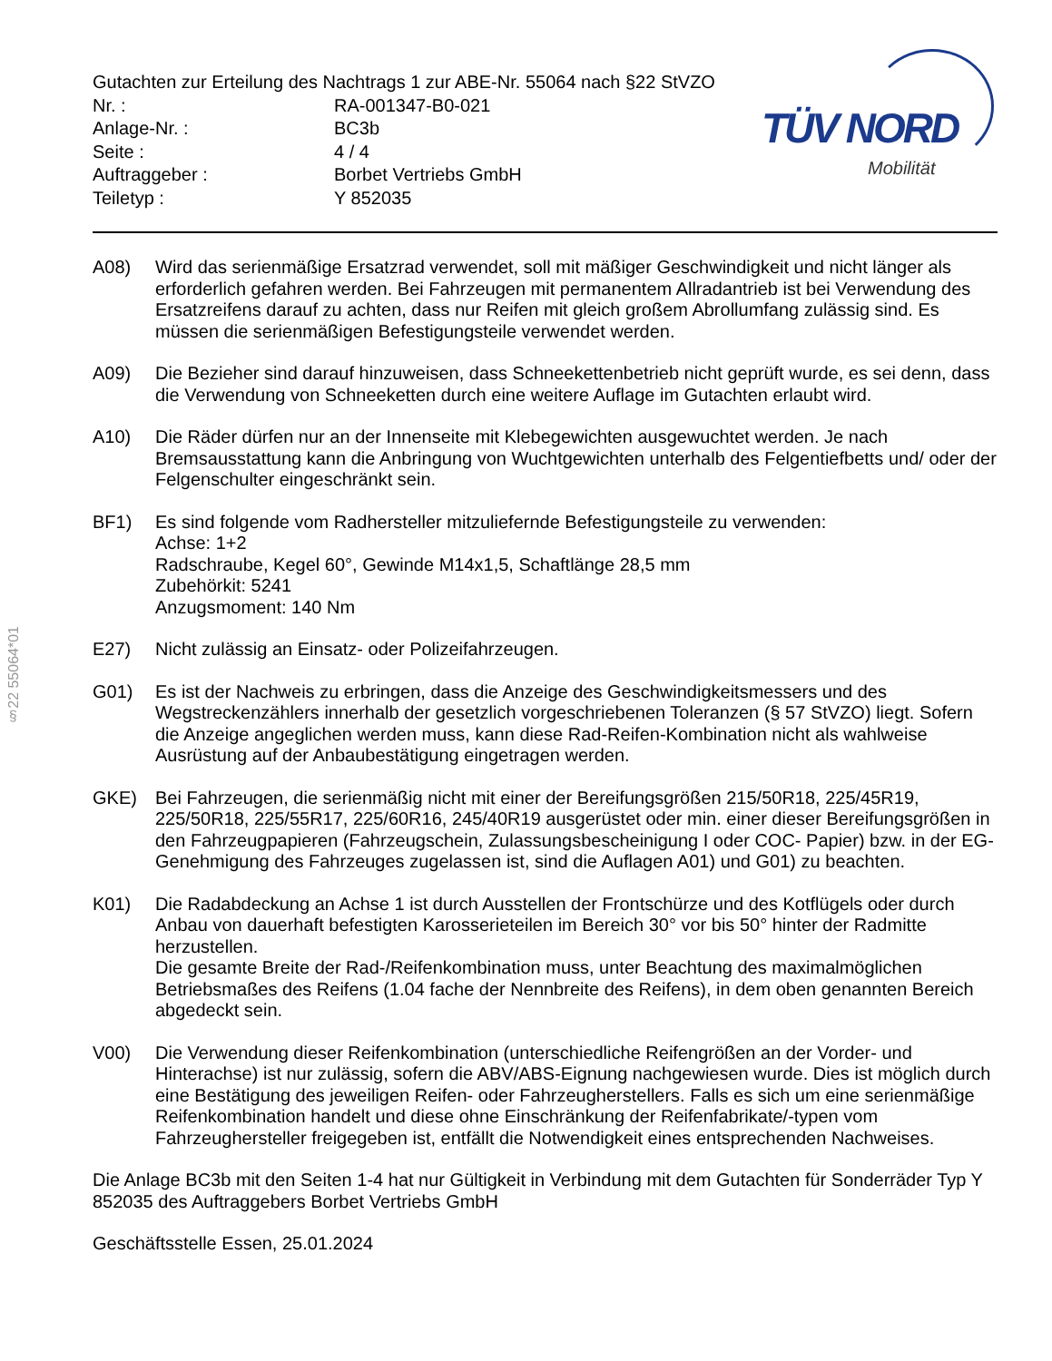Gutachten zur Erteilung des Nachtrags 1 zur ABE-Nr. 55064 nach §22 StVZO
| Nr. : | RA-001347-B0-021 |
| Anlage-Nr. : | BC3b |
| Seite : | 4 / 4 |
| Auftraggeber : | Borbet Vertriebs GmbH |
| Teiletyp : | Y 852035 |
TÜV NORD
Mobilität
A08) Wird das serienmäßige Ersatzrad verwendet, soll mit mäßiger Geschwindigkeit und nicht länger als erforderlich gefahren werden. Bei Fahrzeugen mit permanentem Allradantrieb ist bei Verwendung des Ersatzreifens darauf zu achten, dass nur Reifen mit gleich großem Abrollumfang zulässig sind. Es müssen die serienmäßigen Befestigungsteile verwendet werden.
A09) Die Bezieher sind darauf hinzuweisen, dass Schneekettenbetrieb nicht geprüft wurde, es sei denn, dass die Verwendung von Schneeketten durch eine weitere Auflage im Gutachten erlaubt wird.
A10) Die Räder dürfen nur an der Innenseite mit Klebegewichten ausgewuchtet werden. Je nach Bremsausstattung kann die Anbringung von Wuchtgewichten unterhalb des Felgentiefbetts und/ oder der Felgenschulter eingeschränkt sein.
BF1) Es sind folgende vom Radhersteller mitzuliefernde Befestigungsteile zu verwenden:
Achse: 1+2
Radschraube, Kegel 60°, Gewinde M14x1,5, Schaftlänge 28,5 mm
Zubehörkit: 5241
Anzugsmoment: 140 Nm
E27) Nicht zulässig an Einsatz- oder Polizeifahrzeugen.
G01) Es ist der Nachweis zu erbringen, dass die Anzeige des Geschwindigkeitsmessers und des Wegstreckenzählers innerhalb der gesetzlich vorgeschriebenen Toleranzen (§ 57 StVZO) liegt. Sofern die Anzeige angeglichen werden muss, kann diese Rad-Reifen-Kombination nicht als wahlweise Ausrüstung auf der Anbaubestätigung eingetragen werden.
GKE) Bei Fahrzeugen, die serienmäßig nicht mit einer der Bereifungsgrößen 215/50R18, 225/45R19, 225/50R18, 225/55R17, 225/60R16, 245/40R19 ausgerüstet oder min. einer dieser Bereifungsgrößen in den Fahrzeugpapieren (Fahrzeugschein, Zulassungsbescheinigung I oder COC- Papier) bzw. in der EG-Genehmigung des Fahrzeuges zugelassen ist, sind die Auflagen A01) und G01) zu beachten.
K01) Die Radabdeckung an Achse 1 ist durch Ausstellen der Frontschürze und des Kotflügels oder durch Anbau von dauerhaft befestigten Karosserieteilen im Bereich 30° vor bis 50° hinter der Radmitte herzustellen.
Die gesamte Breite der Rad-/Reifenkombination muss, unter Beachtung des maximalmöglichen Betriebsmaßes des Reifens (1.04 fache der Nennbreite des Reifens), in dem oben genannten Bereich abgedeckt sein.
V00) Die Verwendung dieser Reifenkombination (unterschiedliche Reifengrößen an der Vorder- und Hinterachse) ist nur zulässig, sofern die ABV/ABS-Eignung nachgewiesen wurde. Dies ist möglich durch eine Bestätigung des jeweiligen Reifen- oder Fahrzeugherstellers. Falls es sich um eine serienmäßige Reifenkombination handelt und diese ohne Einschränkung der Reifenfabrikate/-typen vom Fahrzeughersteller freigegeben ist, entfällt die Notwendigkeit eines entsprechenden Nachweises.
Die Anlage BC3b mit den Seiten 1-4 hat nur Gültigkeit in Verbindung mit dem Gutachten für Sonderräder Typ Y 852035 des Auftraggebers Borbet Vertriebs GmbH
Geschäftsstelle Essen, 25.01.2024
§22 55064*01